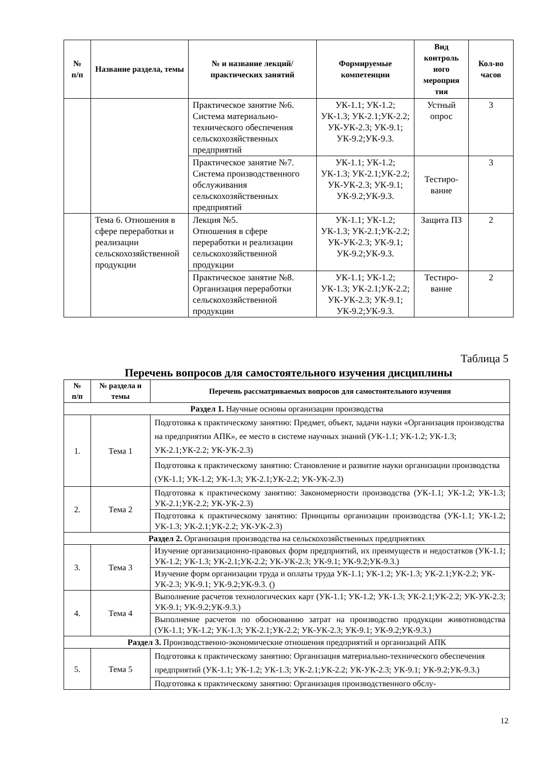| № п/п | Название раздела, темы | № и название лекций/ практических занятий | Формируемые компетенции | Вид контроль ного мероприя тия | Кол-во часов |
| --- | --- | --- | --- | --- | --- |
| | | Практическое занятие №6. Система материально-технического обеспечения сельскохозяйственных предприятий | УК-1.1; УК-1.2; УК-1.3; УК-2.1;УК-2.2; УК-УК-2.3; УК-9.1; УК-9.2;УК-9.3. | Устный опрос | 3 |
| | | Практическое занятие №7. Система производственного обслуживания сельскохозяйственных предприятий | УК-1.1; УК-1.2; УК-1.3; УК-2.1;УК-2.2; УК-УК-2.3; УК-9.1; УК-9.2;УК-9.3. | Тестиро-вание | 3 |
| | Тема 6. Отношения в сфере переработки и реализации сельскохозяйственной продукции | Лекция №5. Отношения в сфере переработки и реализации сельскохозяйственной продукции | УК-1.1; УК-1.2; УК-1.3; УК-2.1;УК-2.2; УК-УК-2.3; УК-9.1; УК-9.2;УК-9.3. | Защита ПЗ | 2 |
| | | Практическое занятие №8. Организация переработки сельскохозяйственной продукции | УК-1.1; УК-1.2; УК-1.3; УК-2.1;УК-2.2; УК-УК-2.3; УК-9.1; УК-9.2;УК-9.3. | Тестиро-вание | 2 |
Таблица 5
Перечень вопросов для самостоятельного изучения дисциплины
| № п/п | № раздела и темы | Перечень рассматриваемых вопросов для самостоятельного изучения |
| --- | --- | --- |
| Раздел 1. Научные основы организации производства | | |
| 1. | Тема 1 | Подготовка к практическому занятию: Предмет, объект, задачи науки «Организация производства на предприятии АПК», ее место в системе научных знаний (УК-1.1; УК-1.2; УК-1.3; УК-2.1;УК-2.2; УК-УК-2.3) |
| | | Подготовка к практическому занятию: Становление и развитие науки организации производства (УК-1.1; УК-1.2; УК-1.3; УК-2.1;УК-2.2; УК-УК-2.3) |
| 2. | Тема 2 | Подготовка к практическому занятию: Закономерности производства (УК-1.1; УК-1.2; УК-1.3; УК-2.1;УК-2.2; УК-УК-2.3) |
| | | Подготовка к практическому занятию: Принципы организации производства (УК-1.1; УК-1.2; УК-1.3; УК-2.1;УК-2.2; УК-УК-2.3) |
| Раздел 2. Организация производства на сельскохозяйственных предприятиях | | |
| 3. | Тема 3 | Изучение организационно-правовых форм предприятий, их преимуществ и недостатков (УК-1.1; УК-1.2; УК-1.3; УК-2.1;УК-2.2; УК-УК-2.3; УК-9.1; УК-9.2;УК-9.3.) |
| | | Изучение форм организации труда и оплаты труда УК-1.1; УК-1.2; УК-1.3; УК-2.1;УК-2.2; УК-УК-2.3; УК-9.1; УК-9.2;УК-9.3. () |
| 4. | Тема 4 | Выполнение расчетов технологических карт (УК-1.1; УК-1.2; УК-1.3; УК-2.1;УК-2.2; УК-УК-2.3; УК-9.1; УК-9.2;УК-9.3.) |
| | | Выполнение расчетов по обоснованию затрат на производство продукции животноводства (УК-1.1; УК-1.2; УК-1.3; УК-2.1;УК-2.2; УК-УК-2.3; УК-9.1; УК-9.2;УК-9.3.) |
| Раздел 3. Производственно-экономические отношения предприятий и организаций АПК | | |
| 5. | Тема 5 | Подготовка к практическому занятию: Организация материально-технического обеспечения предприятий (УК-1.1; УК-1.2; УК-1.3; УК-2.1;УК-2.2; УК-УК-2.3; УК-9.1; УК-9.2;УК-9.3.) |
| | | Подготовка к практическому занятию: Организация производственного обслу- |
12